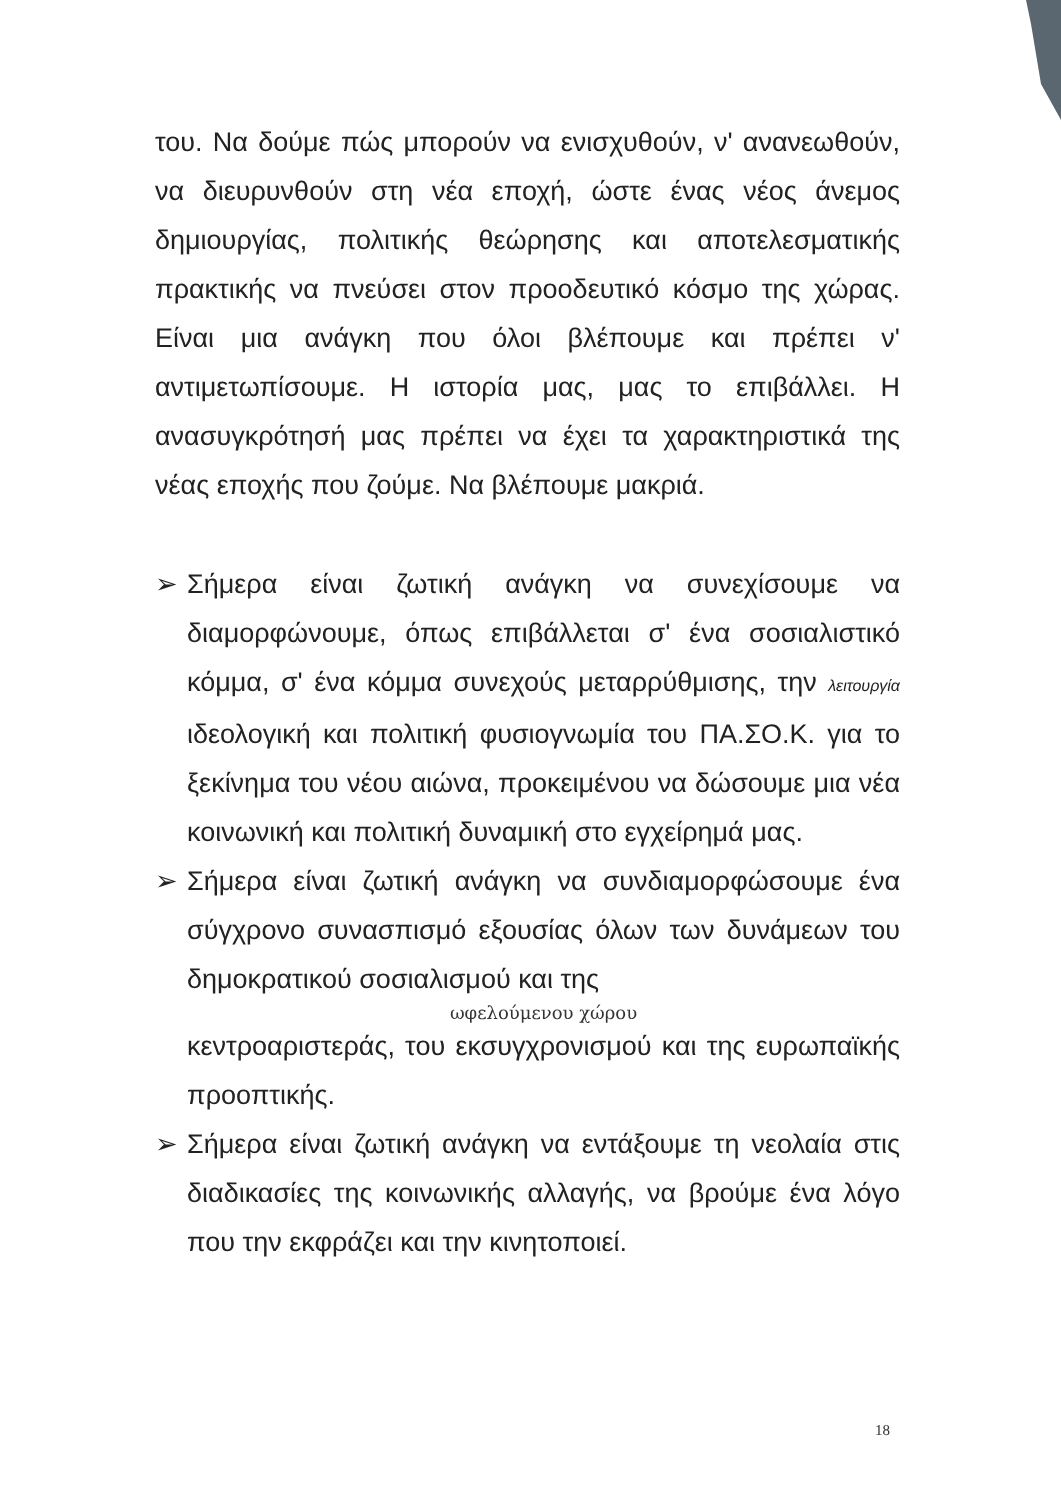του. Να δούμε πώς μπορούν να ενισχυθούν, ν' ανανεωθούν, να διευρυνθούν στη νέα εποχή, ώστε ένας νέος άνεμος δημιουργίας, πολιτικής θεώρησης και αποτελεσματικής πρακτικής να πνεύσει στον προοδευτικό κόσμο της χώρας. Είναι μια ανάγκη που όλοι βλέπουμε και πρέπει ν' αντιμετωπίσουμε. Η ιστορία μας, μας το επιβάλλει. Η ανασυγκρότησή μας πρέπει να έχει τα χαρακτηριστικά της νέας εποχής που ζούμε. Να βλέπουμε μακριά.
➢ Σήμερα είναι ζωτική ανάγκη να συνεχίσουμε να διαμορφώνουμε, όπως επιβάλλεται σ' ένα σοσιαλιστικό κόμμα, σ' ένα κόμμα συνεχούς μεταρρύθμισης, την λειτουργία ιδεολογική και πολιτική φυσιογνωμία του ΠΑ.ΣΟ.Κ. για το ξεκίνημα του νέου αιώνα, προκειμένου να δώσουμε μια νέα κοινωνική και πολιτική δυναμική στο εγχείρημά μας.
➢ Σήμερα είναι ζωτική ανάγκη να συνδιαμορφώσουμε ένα σύγχρονο συνασπισμό εξουσίας όλων των δυνάμεων του δημοκρατικού σοσιαλισμού και της
ωφελούμενου χώρου
κεντροαριστεράς, του εκσυγχρονισμού και της ευρωπαϊκής προοπτικής.
➢ Σήμερα είναι ζωτική ανάγκη να εντάξουμε τη νεολαία στις διαδικασίες της κοινωνικής αλλαγής, να βρούμε ένα λόγο που την εκφράζει και την κινητοποιεί.
18